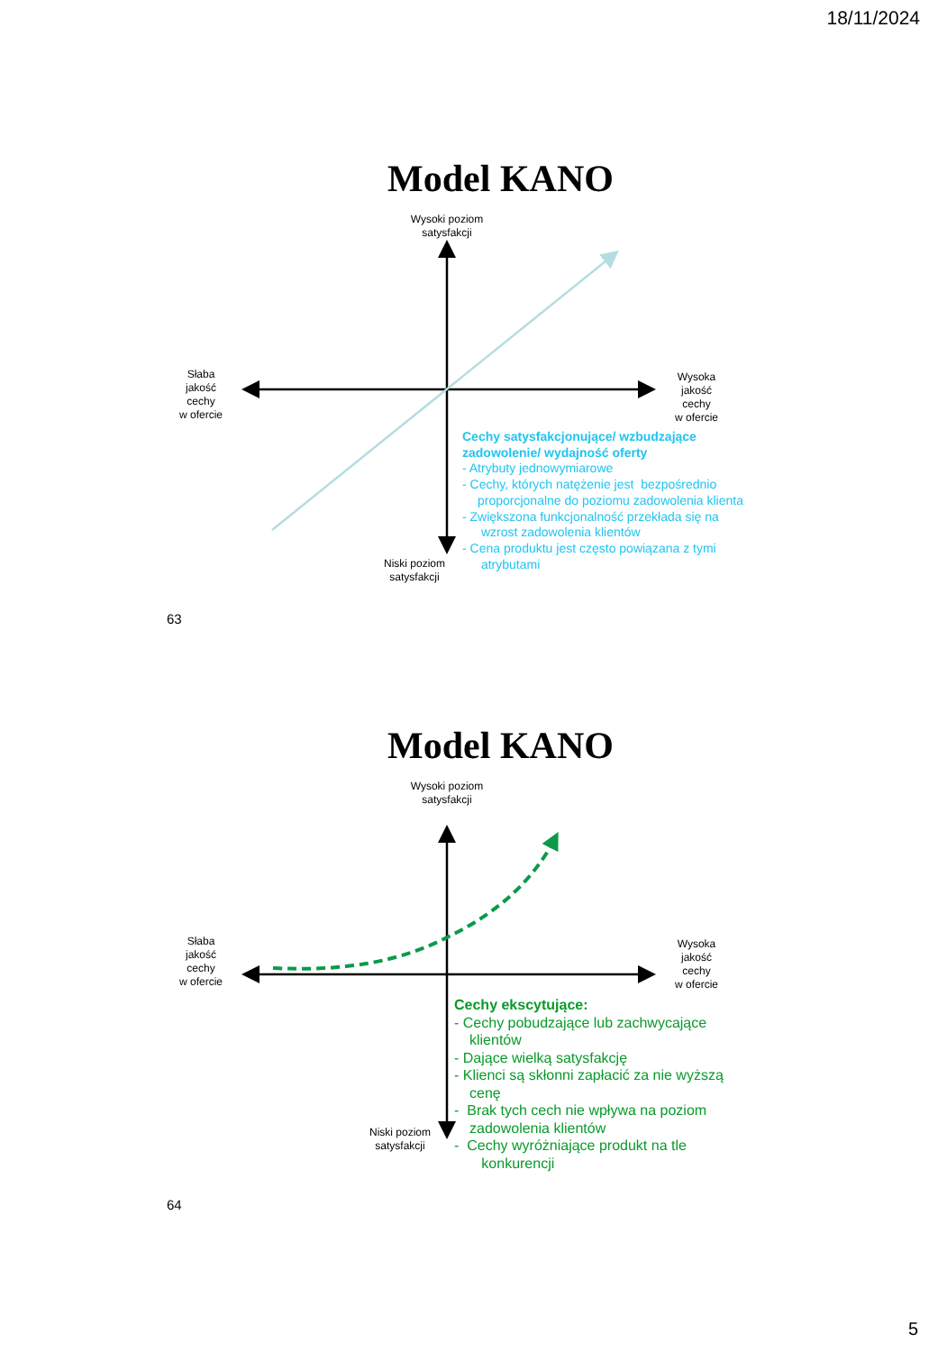18/11/2024
Model KANO
Wysoki poziom
satysfakcji
Słaba
jakość
cechy
w ofercie
Wysoka
jakość
cechy
w ofercie
Niski poziom
satysfakcji
Cechy satysfakcjonujące/ wzbudzające
zadowolenie/ wydajność oferty
- Atrybuty jednowymiarowe
- Cechy, których natężenie jest bezpośrednio
proporcjonalne do poziomu zadowolenia klienta
- Zwiększona funkcjonalność przekłada się na
wzrost zadowolenia klientów
- Cena produktu jest często powiązana z tymi
atrybutami
63
Model KANO
Wysoki poziom
satysfakcji
Słaba
jakość
cechy
w ofercie
Wysoka
jakość
cechy
w ofercie
Niski poziom
satysfakcji
Cechy ekscytujące:
- Cechy pobudzające lub zachwycające
klientów
- Dające wielką satysfakcję
- Klienci są skłonni zapłacić za nie wyższą
cenę
- Brak tych cech nie wpływa na poziom
zadowolenia klientów
- Cechy wyróżniające produkt na tle
konkurencji
64
5